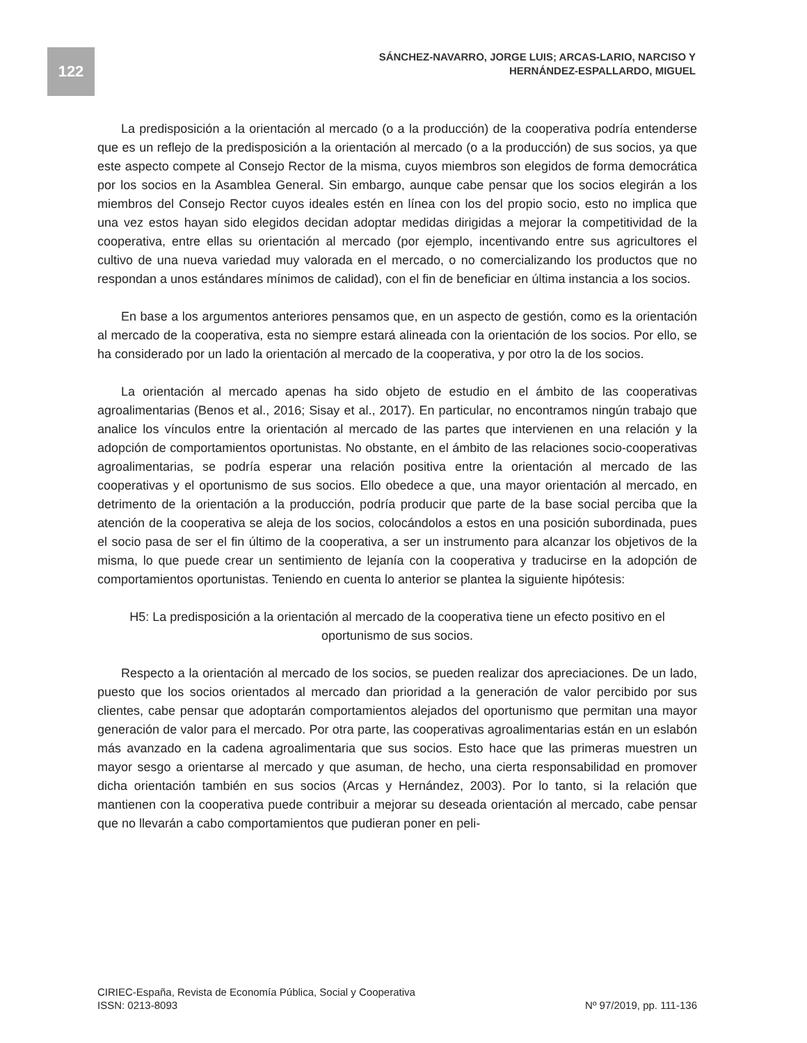122
SÁNCHEZ-NAVARRO, JORGE LUIS; ARCAS-LARIO, NARCISO Y
HERNÁNDEZ-ESPALLARDO, MIGUEL
La predisposición a la orientación al mercado (o a la producción) de la cooperativa podría entenderse que es un reflejo de la predisposición a la orientación al mercado (o a la producción) de sus socios, ya que este aspecto compete al Consejo Rector de la misma, cuyos miembros son elegidos de forma democrática por los socios en la Asamblea General. Sin embargo, aunque cabe pensar que los socios elegirán a los miembros del Consejo Rector cuyos ideales estén en línea con los del propio socio, esto no implica que una vez estos hayan sido elegidos decidan adoptar medidas dirigidas a mejorar la competitividad de la cooperativa, entre ellas su orientación al mercado (por ejemplo, incentivando entre sus agricultores el cultivo de una nueva variedad muy valorada en el mercado, o no comercializando los productos que no respondan a unos estándares mínimos de calidad), con el fin de beneficiar en última instancia a los socios.
En base a los argumentos anteriores pensamos que, en un aspecto de gestión, como es la orientación al mercado de la cooperativa, esta no siempre estará alineada con la orientación de los socios. Por ello, se ha considerado por un lado la orientación al mercado de la cooperativa, y por otro la de los socios.
La orientación al mercado apenas ha sido objeto de estudio en el ámbito de las cooperativas agroalimentarias (Benos et al., 2016; Sisay et al., 2017). En particular, no encontramos ningún trabajo que analice los vínculos entre la orientación al mercado de las partes que intervienen en una relación y la adopción de comportamientos oportunistas. No obstante, en el ámbito de las relaciones socio-cooperativas agroalimentarias, se podría esperar una relación positiva entre la orientación al mercado de las cooperativas y el oportunismo de sus socios. Ello obedece a que, una mayor orientación al mercado, en detrimento de la orientación a la producción, podría producir que parte de la base social perciba que la atención de la cooperativa se aleja de los socios, colocándolos a estos en una posición subordinada, pues el socio pasa de ser el fin último de la cooperativa, a ser un instrumento para alcanzar los objetivos de la misma, lo que puede crear un sentimiento de lejanía con la cooperativa y traducirse en la adopción de comportamientos oportunistas. Teniendo en cuenta lo anterior se plantea la siguiente hipótesis:
H5: La predisposición a la orientación al mercado de la cooperativa tiene un efecto positivo en el
oportunismo de sus socios.
Respecto a la orientación al mercado de los socios, se pueden realizar dos apreciaciones. De un lado, puesto que los socios orientados al mercado dan prioridad a la generación de valor percibido por sus clientes, cabe pensar que adoptarán comportamientos alejados del oportunismo que permitan una mayor generación de valor para el mercado. Por otra parte, las cooperativas agroalimentarias están en un eslabón más avanzado en la cadena agroalimentaria que sus socios. Esto hace que las primeras muestren un mayor sesgo a orientarse al mercado y que asuman, de hecho, una cierta responsabilidad en promover dicha orientación también en sus socios (Arcas y Hernández, 2003). Por lo tanto, si la relación que mantienen con la cooperativa puede contribuir a mejorar su deseada orientación al mercado, cabe pensar que no llevarán a cabo comportamientos que pudieran poner en peli-
CIRIEC-España, Revista de Economía Pública, Social y Cooperativa
ISSN: 0213-8093 Nº 97/2019, pp. 111-136